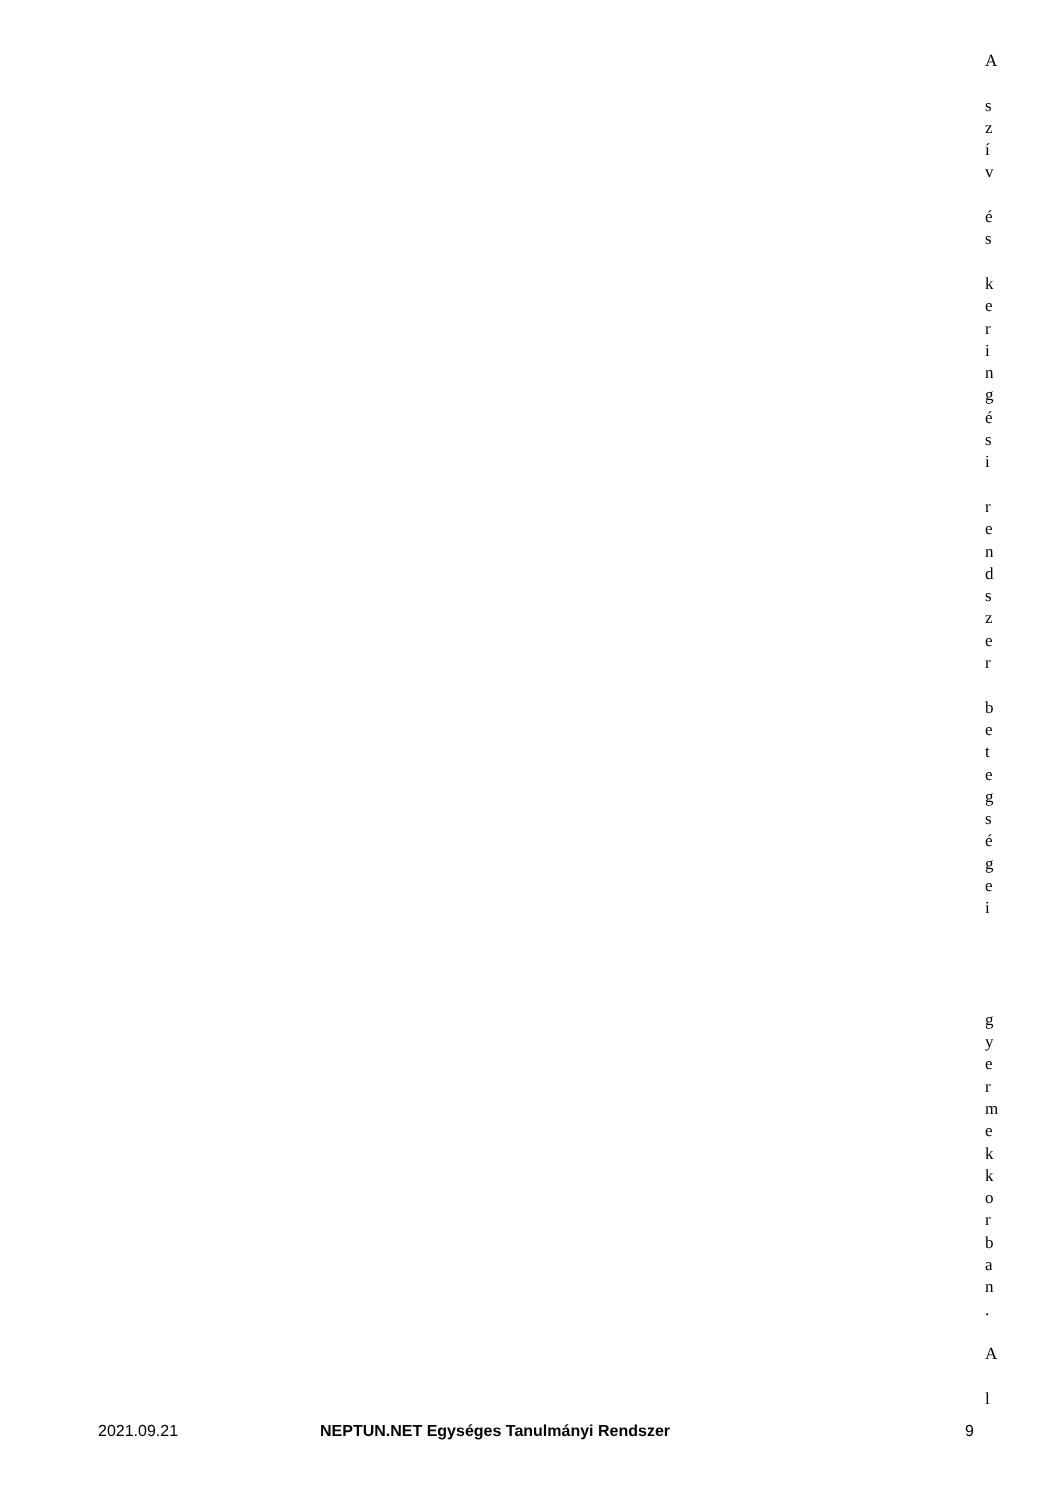A
szív
és
keringési
rendszer
betegségei
gyermekkorban.
A
l
2021.09.21 NEPTUN.NET Egységes Tanulmányi Rendszer 9